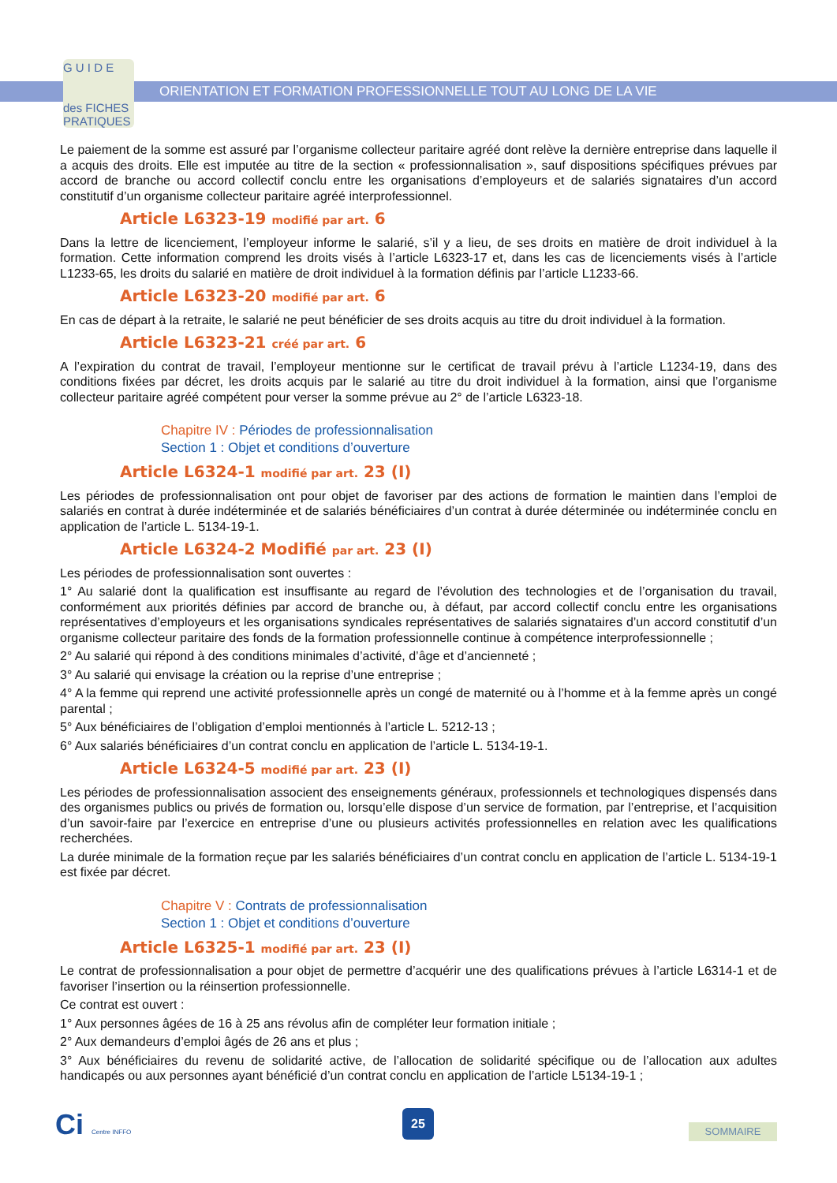G U I D E
des FICHES
PRATIQUES
ORIENTATION ET FORMATION PROFESSIONNELLE TOUT AU LONG DE LA VIE
Le paiement de la somme est assuré par l’organisme collecteur paritaire agréé dont relève la dernière entreprise dans laquelle il a acquis des droits. Elle est imputée au titre de la section « professionnalisation », sauf dispositions spécifiques prévues par accord de branche ou accord collectif conclu entre les organisations d’employeurs et de salariés signataires d’un accord constitutif d’un organisme collecteur paritaire agréé interprofessionnel.
Article L6323-19 modifié par art. 6
Dans la lettre de licenciement, l’employeur informe le salarié, s’il y a lieu, de ses droits en matière de droit individuel à la formation. Cette information comprend les droits visés à l’article L6323-17 et, dans les cas de licenciements visés à l’article L1233-65, les droits du salarié en matière de droit individuel à la formation définis par l’article L1233-66.
Article L6323-20 modifié par art. 6
En cas de départ à la retraite, le salarié ne peut bénéficier de ses droits acquis au titre du droit individuel à la formation.
Article L6323-21 créé par art. 6
A l’expiration du contrat de travail, l’employeur mentionne sur le certificat de travail prévu à l’article L1234-19, dans des conditions fixées par décret, les droits acquis par le salarié au titre du droit individuel à la formation, ainsi que l’organisme collecteur paritaire agréé compétent pour verser la somme prévue au 2° de l’article L6323-18.
Chapitre IV : Périodes de professionnalisation
Section 1 : Objet et conditions d’ouverture
Article L6324-1 modifié par art. 23 (I)
Les périodes de professionnalisation ont pour objet de favoriser par des actions de formation le maintien dans l’emploi de salariés en contrat à durée indéterminée et de salariés bénéficiaires d’un contrat à durée déterminée ou indéterminée conclu en application de l’article L. 5134-19-1.
Article L6324-2 Modifié par art. 23 (I)
Les périodes de professionnalisation sont ouvertes :
1° Au salarié dont la qualification est insuffisante au regard de l’évolution des technologies et de l’organisation du travail, conformément aux priorités définies par accord de branche ou, à défaut, par accord collectif conclu entre les organisations représentatives d’employeurs et les organisations syndicales représentatives de salariés signataires d’un accord constitutif d’un organisme collecteur paritaire des fonds de la formation professionnelle continue à compétence interprofessionnelle ;
2° Au salarié qui répond à des conditions minimales d’activité, d’âge et d’ancienneté ;
3° Au salarié qui envisage la création ou la reprise d’une entreprise ;
4° A la femme qui reprend une activité professionnelle après un congé de maternité ou à l’homme et à la femme après un congé parental ;
5° Aux bénéficiaires de l’obligation d’emploi mentionnés à l’article L. 5212-13 ;
6° Aux salariés bénéficiaires d’un contrat conclu en application de l’article L. 5134-19-1.
Article L6324-5 modifié par art. 23 (I)
Les périodes de professionnalisation associent des enseignements généraux, professionnels et technologiques dispensés dans des organismes publics ou privés de formation ou, lorsqu’elle dispose d’un service de formation, par l’entreprise, et l’acquisition d’un savoir-faire par l’exercice en entreprise d’une ou plusieurs activités professionnelles en relation avec les qualifications recherchées.
La durée minimale de la formation reçue par les salariés bénéficiaires d’un contrat conclu en application de l’article L. 5134-19-1 est fixée par décret.
Chapitre V : Contrats de professionnalisation
Section 1 : Objet et conditions d’ouverture
Article L6325-1 modifié par art. 23 (I)
Le contrat de professionnalisation a pour objet de permettre d’acquérir une des qualifications prévues à l’article L6314-1 et de favoriser l’insertion ou la réinsertion professionnelle.
Ce contrat est ouvert :
1° Aux personnes âgées de 16 à 25 ans révolus afin de compléter leur formation initiale ;
2° Aux demandeurs d’emploi âgés de 26 ans et plus ;
3° Aux bénéficiaires du revenu de solidarité active, de l’allocation de solidarité spécifique ou de l’allocation aux adultes handicapés ou aux personnes ayant bénéficié d’un contrat conclu en application de l’article L5134-19-1 ;
Ci Centre INFFO 25
SOMMAIRE